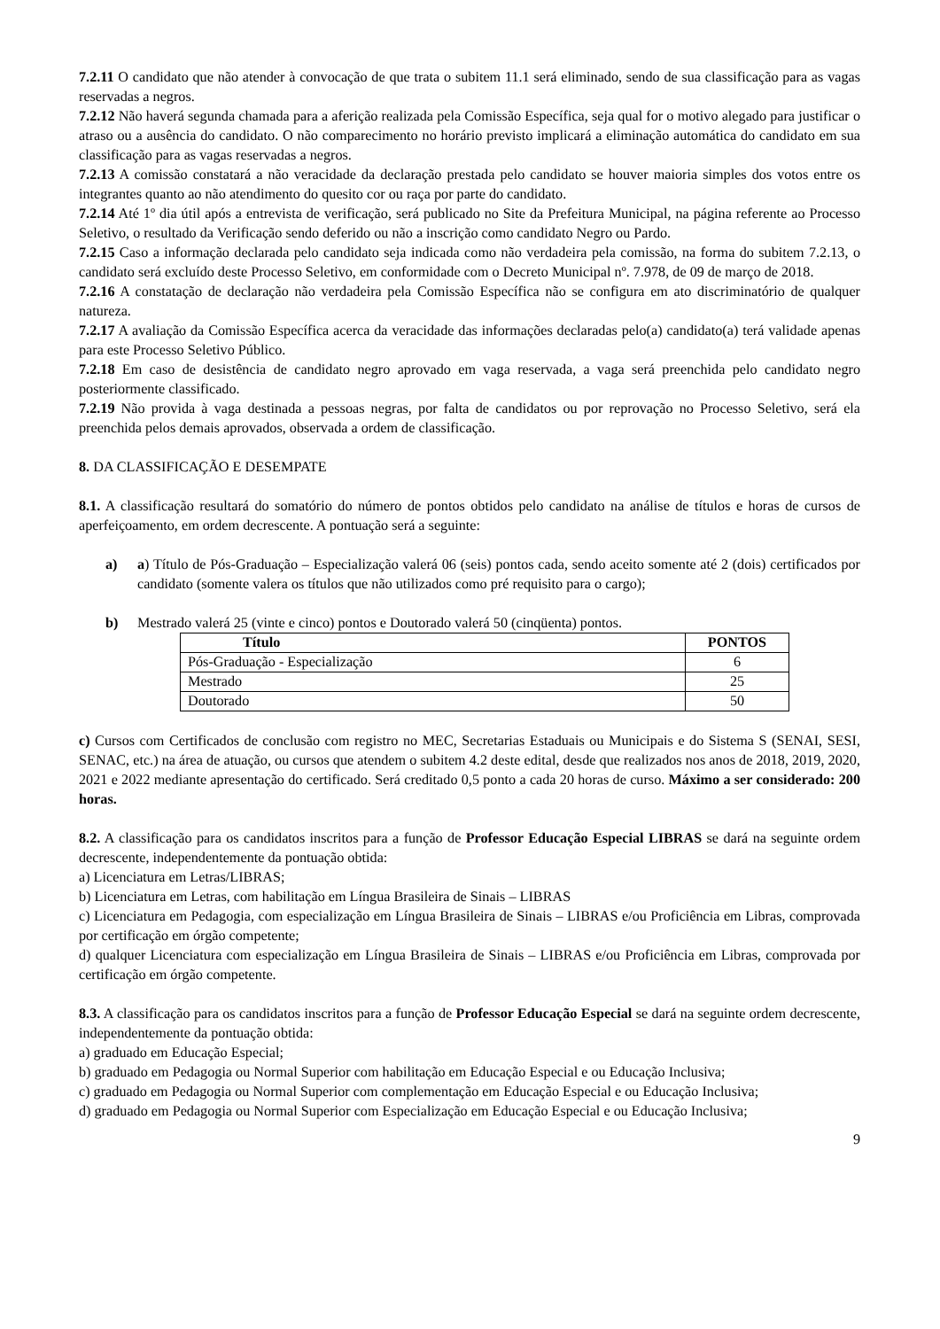7.2.11 O candidato que não atender à convocação de que trata o subitem 11.1 será eliminado, sendo de sua classificação para as vagas reservadas a negros.
7.2.12 Não haverá segunda chamada para a aferição realizada pela Comissão Específica, seja qual for o motivo alegado para justificar o atraso ou a ausência do candidato. O não comparecimento no horário previsto implicará a eliminação automática do candidato em sua classificação para as vagas reservadas a negros.
7.2.13 A comissão constatará a não veracidade da declaração prestada pelo candidato se houver maioria simples dos votos entre os integrantes quanto ao não atendimento do quesito cor ou raça por parte do candidato.
7.2.14 Até 1º dia útil após a entrevista de verificação, será publicado no Site da Prefeitura Municipal, na página referente ao Processo Seletivo, o resultado da Verificação sendo deferido ou não a inscrição como candidato Negro ou Pardo.
7.2.15 Caso a informação declarada pelo candidato seja indicada como não verdadeira pela comissão, na forma do subitem 7.2.13, o candidato será excluído deste Processo Seletivo, em conformidade com o Decreto Municipal nº. 7.978, de 09 de março de 2018.
7.2.16 A constatação de declaração não verdadeira pela Comissão Específica não se configura em ato discriminatório de qualquer natureza.
7.2.17 A avaliação da Comissão Específica acerca da veracidade das informações declaradas pelo(a) candidato(a) terá validade apenas para este Processo Seletivo Público.
7.2.18 Em caso de desistência de candidato negro aprovado em vaga reservada, a vaga será preenchida pelo candidato negro posteriormente classificado.
7.2.19 Não provida à vaga destinada a pessoas negras, por falta de candidatos ou por reprovação no Processo Seletivo, será ela preenchida pelos demais aprovados, observada a ordem de classificação.
8. DA CLASSIFICAÇÃO E DESEMPATE
8.1. A classificação resultará do somatório do número de pontos obtidos pelo candidato na análise de títulos e horas de cursos de aperfeiçoamento, em ordem decrescente. A pontuação será a seguinte:
a) a) Título de Pós-Graduação – Especialização valerá 06 (seis) pontos cada, sendo aceito somente até 2 (dois) certificados por candidato (somente valera os títulos que não utilizados como pré requisito para o cargo);
b) Mestrado valerá 25 (vinte e cinco) pontos e Doutorado valerá 50 (cinqüenta) pontos.
| Título | PONTOS |
| --- | --- |
| Pós-Graduação - Especialização | 6 |
| Mestrado | 25 |
| Doutorado | 50 |
c) Cursos com Certificados de conclusão com registro no MEC, Secretarias Estaduais ou Municipais e do Sistema S (SENAI, SESI, SENAC, etc.) na área de atuação, ou cursos que atendem o subitem 4.2 deste edital, desde que realizados nos anos de 2018, 2019, 2020, 2021 e 2022 mediante apresentação do certificado. Será creditado 0,5 ponto a cada 20 horas de curso. Máximo a ser considerado: 200 horas.
8.2. A classificação para os candidatos inscritos para a função de Professor Educação Especial LIBRAS se dará na seguinte ordem decrescente, independentemente da pontuação obtida:
a) Licenciatura em Letras/LIBRAS;
b) Licenciatura em Letras, com habilitação em Língua Brasileira de Sinais – LIBRAS
c) Licenciatura em Pedagogia, com especialização em Língua Brasileira de Sinais – LIBRAS e/ou Proficiência em Libras, comprovada por certificação em órgão competente;
d) qualquer Licenciatura com especialização em Língua Brasileira de Sinais – LIBRAS e/ou Proficiência em Libras, comprovada por certificação em órgão competente.
8.3. A classificação para os candidatos inscritos para a função de Professor Educação Especial se dará na seguinte ordem decrescente, independentemente da pontuação obtida:
a) graduado em Educação Especial;
b) graduado em Pedagogia ou Normal Superior com habilitação em Educação Especial e ou Educação Inclusiva;
c) graduado em Pedagogia ou Normal Superior com complementação em Educação Especial e ou Educação Inclusiva;
d) graduado em Pedagogia ou Normal Superior com Especialização em Educação Especial e ou Educação Inclusiva;
9